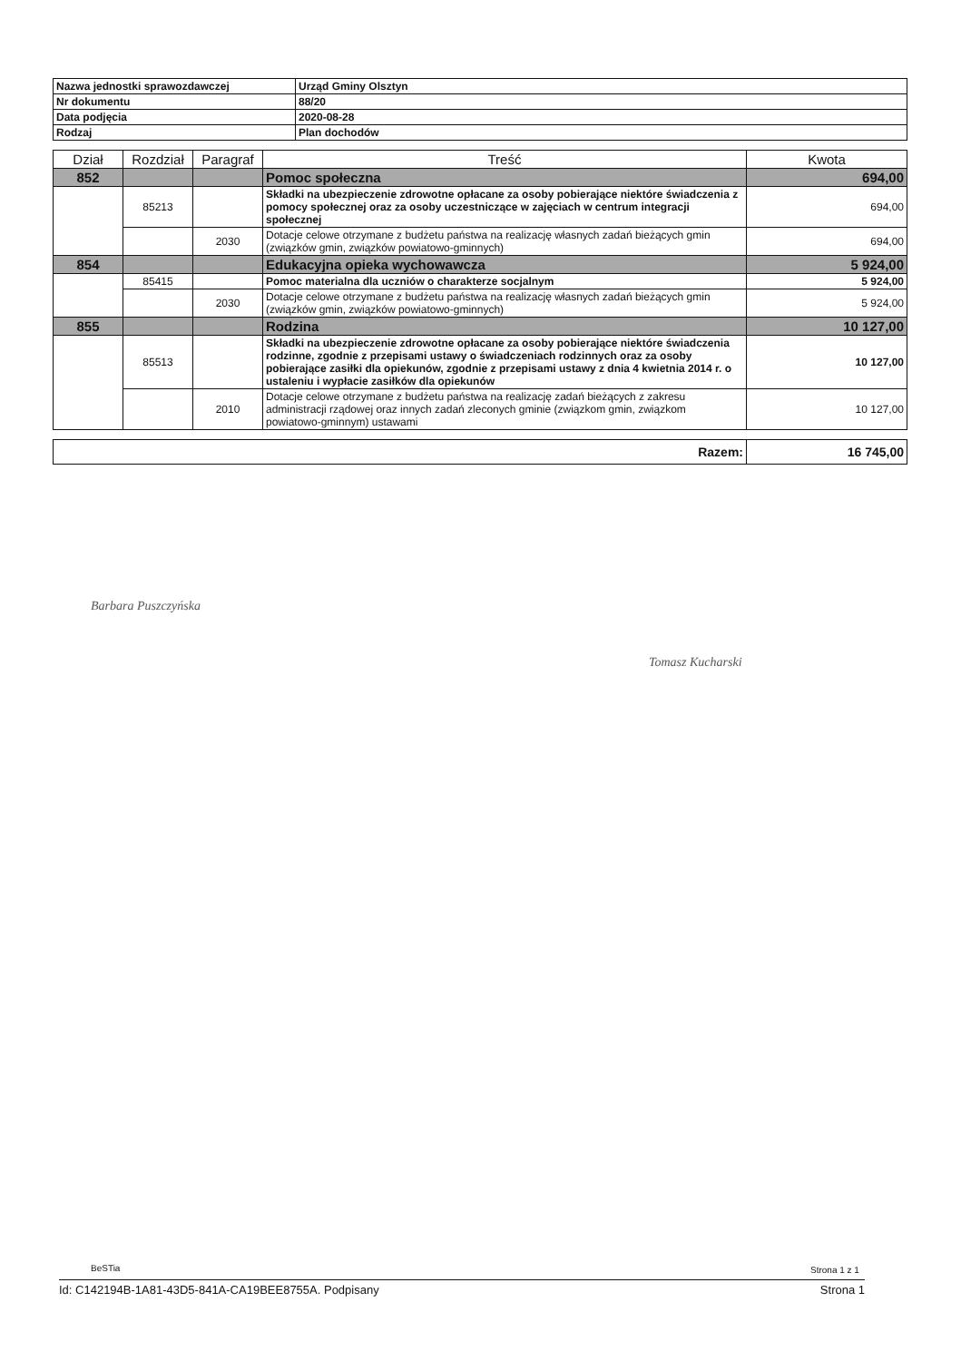| Nazwa jednostki sprawozdawczej | Urząd Gminy Olsztyn |
| Nr dokumentu | 88/20 |
| Data podjęcia | 2020-08-28 |
| Rodzaj | Plan dochodów |
| Dział | Rozdział | Paragraf | Treść | Kwota |
| --- | --- | --- | --- | --- |
| 852 | | | Pomoc społeczna | 694,00 |
| | 85213 | | Składki na ubezpieczenie zdrowotne opłacane za osoby pobierające niektóre świadczenia z pomocy społecznej oraz za osoby uczestniczące w zajęciach w centrum integracji społecznej | 694,00 |
| | | 2030 | Dotacje celowe otrzymane z budżetu państwa na realizację własnych zadań bieżących gmin (związków gmin, związków powiatowo-gminnych) | 694,00 |
| 854 | | | Edukacyjna opieka wychowawcza | 5 924,00 |
| | 85415 | | Pomoc materialna dla uczniów o charakterze socjalnym | 5 924,00 |
| | | 2030 | Dotacje celowe otrzymane z budżetu państwa na realizację własnych zadań bieżących gmin (związków gmin, związków powiatowo-gminnych) | 5 924,00 |
| 855 | | | Rodzina | 10 127,00 |
| | 85513 | | Składki na ubezpieczenie zdrowotne opłacane za osoby pobierające niektóre świadczenia rodzinne, zgodnie z przepisami ustawy o świadczeniach rodzinnych oraz za osoby pobierające zasiłki dla opiekunów, zgodnie z przepisami ustawy z dnia 4 kwietnia 2014 r. o ustaleniu i wypłacie zasiłków dla opiekunów | 10 127,00 |
| | | 2010 | Dotacje celowe otrzymane z budżetu państwa na realizację zadań bieżących z zakresu administracji rządowej oraz innych zadań zleconych gminie (związkom gmin, związkom powiatowo-gminnym) ustawami | 10 127,00 |
| Razem: | 16 745,00 |
Barbara Puszczyńska
Tomasz Kucharski
BeSTia Strona 1 z 1
Id: C142194B-1A81-43D5-841A-CA19BEE8755A. Podpisany Strona 1